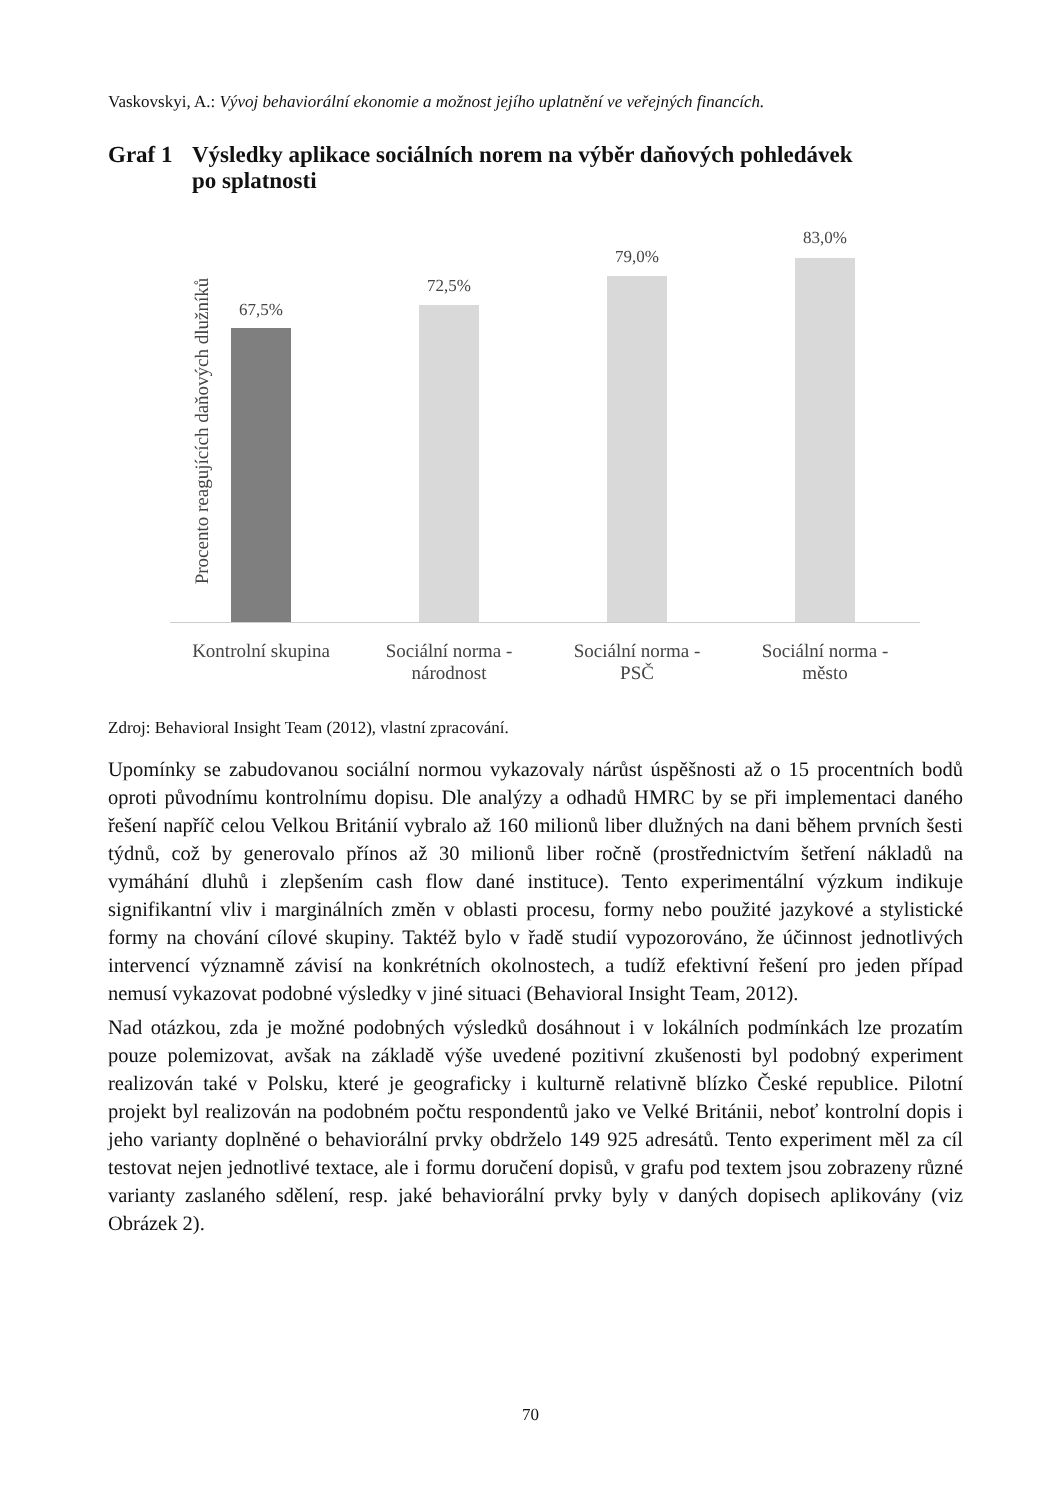Vaskovskyi, A.: Vývoj behaviorální ekonomie a možnost jejího uplatnění ve veřejných financích.
Graf 1 Výsledky aplikace sociálních norem na výběr daňových pohledávek
po splatnosti
Procento reagujících daňových dlužníků
67,5%
72,5%
79,0%
83,0%
Kontrolní skupina
Sociální norma -
národnost
Sociální norma -
PSČ
Sociální norma -
město
Zdroj: Behavioral Insight Team (2012), vlastní zpracování.
Upomínky se zabudovanou sociální normou vykazovaly nárůst úspěšnosti až o 15 procentních bodů oproti původnímu kontrolnímu dopisu. Dle analýzy a odhadů HMRC by se při implementaci daného řešení napříč celou Velkou Británií vybralo až 160 milionů liber dlužných na dani během prvních šesti týdnů, což by generovalo přínos až 30 milionů liber ročně (prostřednictvím šetření nákladů na vymáhání dluhů i zlepšením cash flow dané instituce). Tento experimentální výzkum indikuje signifikantní vliv i marginálních změn v oblasti procesu, formy nebo použité jazykové a stylistické formy na chování cílové skupiny. Taktéž bylo v řadě studií vypozorováno, že účinnost jednotlivých intervencí významně závisí na konkrétních okolnostech, a tudíž efektivní řešení pro jeden případ nemusí vykazovat podobné výsledky v jiné situaci (Behavioral Insight Team, 2012).
Nad otázkou, zda je možné podobných výsledků dosáhnout i v lokálních podmínkách lze prozatím pouze polemizovat, avšak na základě výše uvedené pozitivní zkušenosti byl podobný experiment realizován také v Polsku, které je geograficky i kulturně relativně blízko České republice. Pilotní projekt byl realizován na podobném počtu respondentů jako ve Velké Británii, neboť kontrolní dopis i jeho varianty doplněné o behaviorální prvky obdrželo 149 925 adresátů. Tento experiment měl za cíl testovat nejen jednotlivé textace, ale i formu doručení dopisů, v grafu pod textem jsou zobrazeny různé varianty zaslaného sdělení, resp. jaké behaviorální prvky byly v daných dopisech aplikovány (viz Obrázek 2).
70